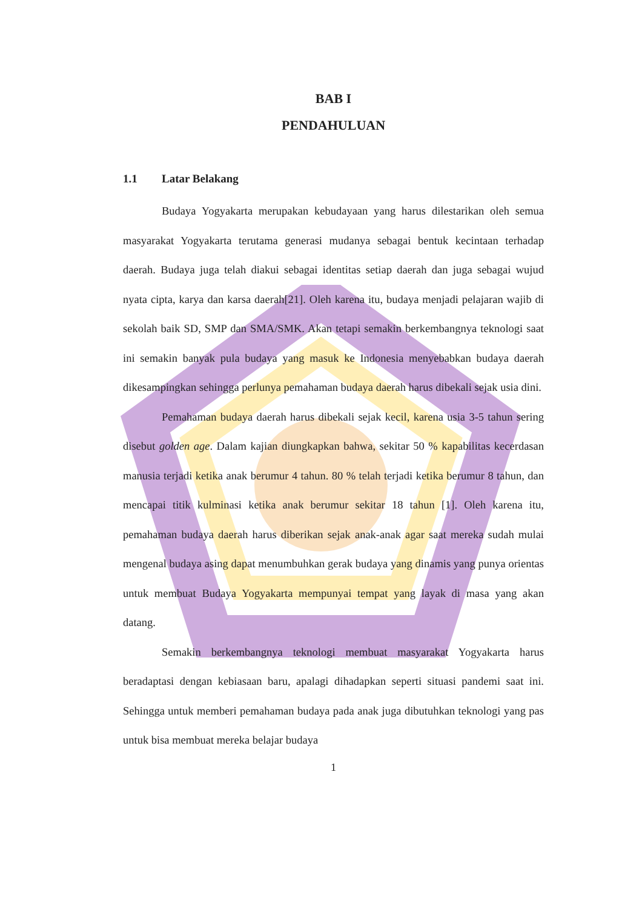BAB I
PENDAHULUAN
1.1 Latar Belakang
Budaya Yogyakarta merupakan kebudayaan yang harus dilestarikan oleh semua masyarakat Yogyakarta terutama generasi mudanya sebagai bentuk kecintaan terhadap daerah. Budaya juga telah diakui sebagai identitas setiap daerah dan juga sebagai wujud nyata cipta, karya dan karsa daerah[21]. Oleh karena itu, budaya menjadi pelajaran wajib di sekolah baik SD, SMP dan SMA/SMK. Akan tetapi semakin berkembangnya teknologi saat ini semakin banyak pula budaya yang masuk ke Indonesia menyebabkan budaya daerah dikesampingkan sehingga perlunya pemahaman budaya daerah harus dibekali sejak usia dini.
Pemahaman budaya daerah harus dibekali sejak kecil, karena usia 3-5 tahun sering disebut golden age. Dalam kajian diungkapkan bahwa, sekitar 50 % kapabilitas kecerdasan manusia terjadi ketika anak berumur 4 tahun. 80 % telah terjadi ketika berumur 8 tahun, dan mencapai titik kulminasi ketika anak berumur sekitar 18 tahun [1]. Oleh karena itu, pemahaman budaya daerah harus diberikan sejak anak-anak agar saat mereka sudah mulai mengenal budaya asing dapat menumbuhkan gerak budaya yang dinamis yang punya orientas untuk membuat Budaya Yogyakarta mempunyai tempat yang layak di masa yang akan datang.
Semakin berkembangnya teknologi membuat masyarakat Yogyakarta harus beradaptasi dengan kebiasaan baru, apalagi dihadapkan seperti situasi pandemi saat ini. Sehingga untuk memberi pemahaman budaya pada anak juga dibutuhkan teknologi yang pas untuk bisa membuat mereka belajar budaya
1